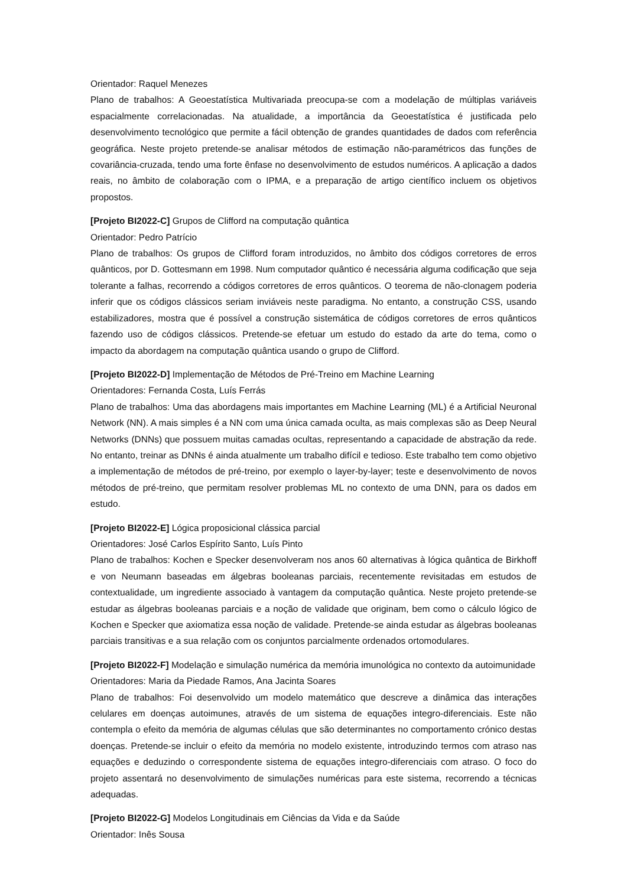Orientador: Raquel Menezes
Plano de trabalhos: A Geoestatística Multivariada preocupa-se com a modelação de múltiplas variáveis espacialmente correlacionadas. Na atualidade, a importância da Geoestatística é justificada pelo desenvolvimento tecnológico que permite a fácil obtenção de grandes quantidades de dados com referência geográfica. Neste projeto pretende-se analisar métodos de estimação não-paramétricos das funções de covariância-cruzada, tendo uma forte ênfase no desenvolvimento de estudos numéricos. A aplicação a dados reais, no âmbito de colaboração com o IPMA, e a preparação de artigo científico incluem os objetivos propostos.
[Projeto BI2022-C] Grupos de Clifford na computação quântica
Orientador: Pedro Patrício
Plano de trabalhos: Os grupos de Clifford foram introduzidos, no âmbito dos códigos corretores de erros quânticos, por D. Gottesmann em 1998. Num computador quântico é necessária alguma codificação que seja tolerante a falhas, recorrendo a códigos corretores de erros quânticos. O teorema de não-clonagem poderia inferir que os códigos clássicos seriam inviáveis neste paradigma. No entanto, a construção CSS, usando estabilizadores, mostra que é possível a construção sistemática de códigos corretores de erros quânticos fazendo uso de códigos clássicos. Pretende-se efetuar um estudo do estado da arte do tema, como o impacto da abordagem na computação quântica usando o grupo de Clifford.
[Projeto BI2022-D] Implementação de Métodos de Pré-Treino em Machine Learning
Orientadores: Fernanda Costa, Luís Ferrás
Plano de trabalhos: Uma das abordagens mais importantes em Machine Learning (ML) é a Artificial Neuronal Network (NN). A mais simples é a NN com uma única camada oculta, as mais complexas são as Deep Neural Networks (DNNs) que possuem muitas camadas ocultas, representando a capacidade de abstração da rede. No entanto, treinar as DNNs é ainda atualmente um trabalho difícil e tedioso. Este trabalho tem como objetivo a implementação de métodos de pré-treino, por exemplo o layer-by-layer; teste e desenvolvimento de novos métodos de pré-treino, que permitam resolver problemas ML no contexto de uma DNN, para os dados em estudo.
[Projeto BI2022-E] Lógica proposicional clássica parcial
Orientadores: José Carlos Espírito Santo, Luís Pinto
Plano de trabalhos: Kochen e Specker desenvolveram nos anos 60 alternativas à lógica quântica de Birkhoff e von Neumann baseadas em álgebras booleanas parciais, recentemente revisitadas em estudos de contextualidade, um ingrediente associado à vantagem da computação quântica. Neste projeto pretende-se estudar as álgebras booleanas parciais e a noção de validade que originam, bem como o cálculo lógico de Kochen e Specker que axiomatiza essa noção de validade. Pretende-se ainda estudar as álgebras booleanas parciais transitivas e a sua relação com os conjuntos parcialmente ordenados ortomodulares.
[Projeto BI2022-F] Modelação e simulação numérica da memória imunológica no contexto da autoimunidade
Orientadores: Maria da Piedade Ramos, Ana Jacinta Soares
Plano de trabalhos: Foi desenvolvido um modelo matemático que descreve a dinâmica das interações celulares em doenças autoimunes, através de um sistema de equações integro-diferenciais. Este não contempla o efeito da memória de algumas células que são determinantes no comportamento crónico destas doenças. Pretende-se incluir o efeito da memória no modelo existente, introduzindo termos com atraso nas equações e deduzindo o correspondente sistema de equações integro-diferenciais com atraso. O foco do projeto assentará no desenvolvimento de simulações numéricas para este sistema, recorrendo a técnicas adequadas.
[Projeto BI2022-G] Modelos Longitudinais em Ciências da Vida e da Saúde
Orientador: Inês Sousa